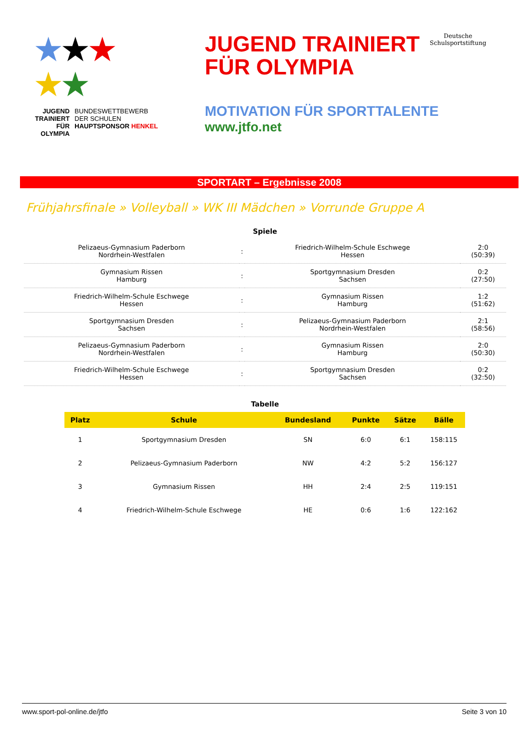★★★
★★
JUGEND
TRAINIERT
FÜR
OLYMPIA
BUNDESWETTBEWERB
DER SCHULEN
HAUPTSPONSOR HENKEL
JUGEND TRAINIERT
FÜR OLYMPIA Deutsche
Schulsportstiftung
MOTIVATION FÜR SPORTTALENTE
www.jtfo.net
SPORTART – Ergebnisse 2008
Frühjahrsfinale » Volleyball » WK III Mädchen » Vorrunde Gruppe A
Spiele
| Pelizaeus-Gymnasium Paderborn Nordrhein-Westfalen | : | Friedrich-Wilhelm-Schule Eschwege Hessen | 2:0 (50:39) |
| Gymnasium Rissen Hamburg | : | Sportgymnasium Dresden Sachsen | 0:2 (27:50) |
| Friedrich-Wilhelm-Schule Eschwege Hessen | : | Gymnasium Rissen Hamburg | 1:2 (51:62) |
| Sportgymnasium Dresden Sachsen | : | Pelizaeus-Gymnasium Paderborn Nordrhein-Westfalen | 2:1 (58:56) |
| Pelizaeus-Gymnasium Paderborn Nordrhein-Westfalen | : | Gymnasium Rissen Hamburg | 2:0 (50:30) |
| Friedrich-Wilhelm-Schule Eschwege Hessen | : | Sportgymnasium Dresden Sachsen | 0:2 (32:50) |
Tabelle
| Platz | Schule | Bundesland | Punkte | Sätze | Bälle |
| --- | --- | --- | --- | --- | --- |
| 1 | Sportgymnasium Dresden | SN | 6:0 | 6:1 | 158:115 |
| 2 | Pelizaeus-Gymnasium Paderborn | NW | 4:2 | 5:2 | 156:127 |
| 3 | Gymnasium Rissen | HH | 2:4 | 2:5 | 119:151 |
| 4 | Friedrich-Wilhelm-Schule Eschwege | HE | 0:6 | 1:6 | 122:162 |
www.sport-pol-online.de/jtfo Seite 3 von 10